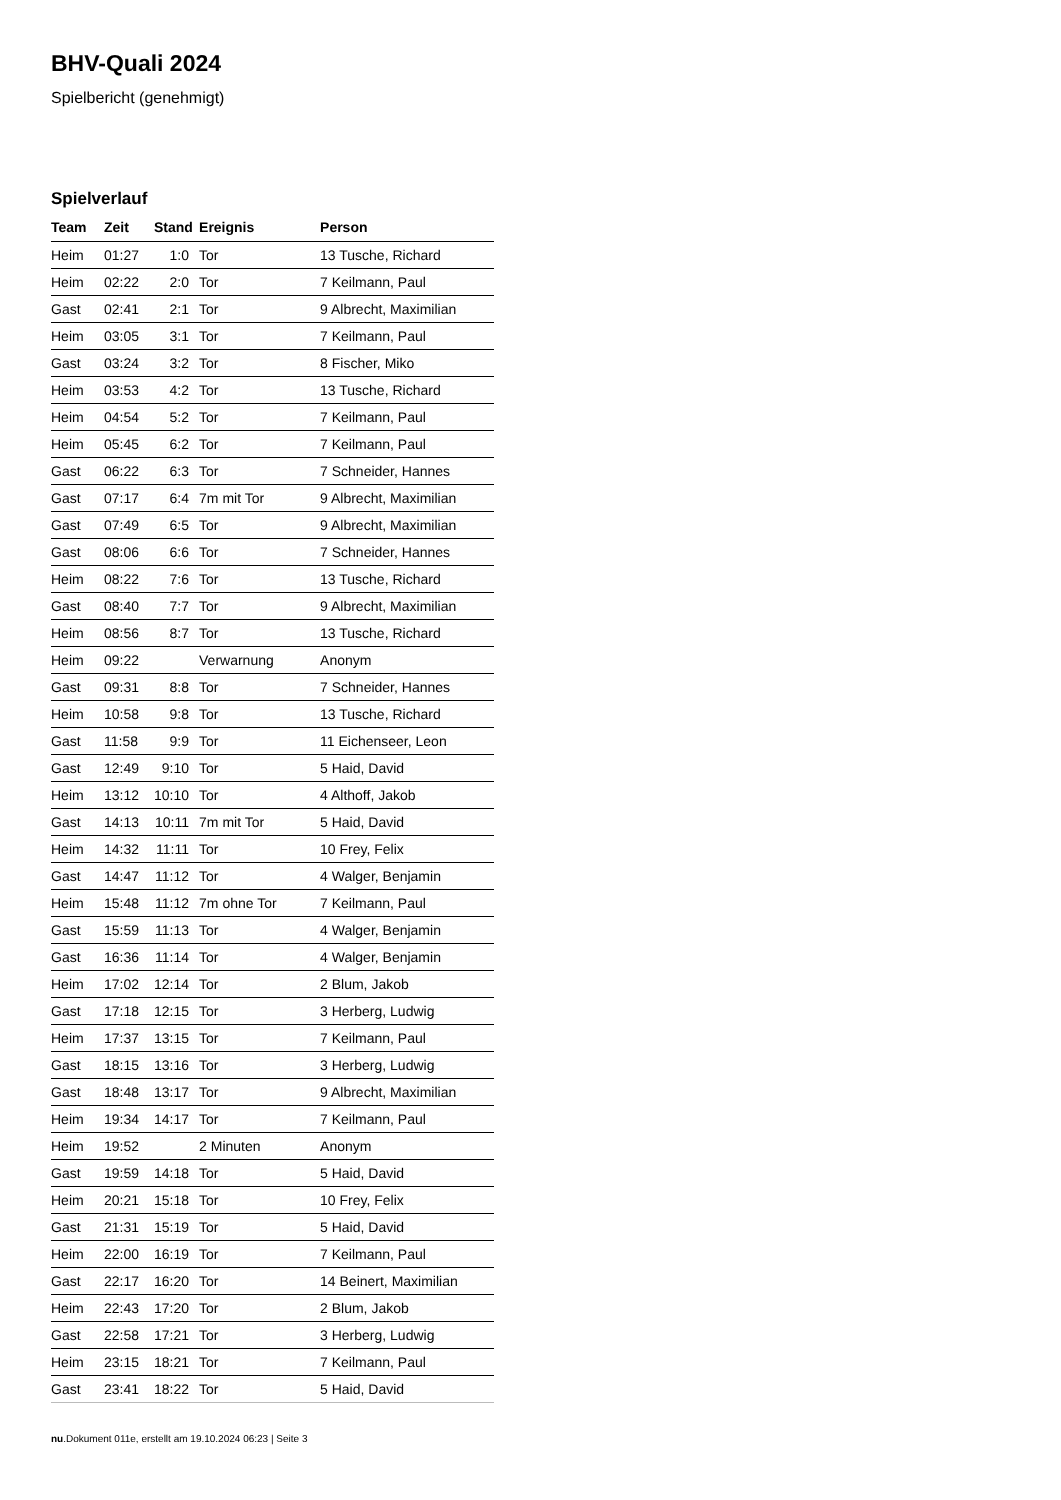BHV-Quali 2024
Spielbericht (genehmigt)
Spielverlauf
| Team | Zeit | Stand | Ereignis | Person |
| --- | --- | --- | --- | --- |
| Heim | 01:27 | 1:0 | Tor | 13 Tusche, Richard |
| Heim | 02:22 | 2:0 | Tor | 7 Keilmann, Paul |
| Gast | 02:41 | 2:1 | Tor | 9 Albrecht, Maximilian |
| Heim | 03:05 | 3:1 | Tor | 7 Keilmann, Paul |
| Gast | 03:24 | 3:2 | Tor | 8 Fischer, Miko |
| Heim | 03:53 | 4:2 | Tor | 13 Tusche, Richard |
| Heim | 04:54 | 5:2 | Tor | 7 Keilmann, Paul |
| Heim | 05:45 | 6:2 | Tor | 7 Keilmann, Paul |
| Gast | 06:22 | 6:3 | Tor | 7 Schneider, Hannes |
| Gast | 07:17 | 6:4 | 7m mit Tor | 9 Albrecht, Maximilian |
| Gast | 07:49 | 6:5 | Tor | 9 Albrecht, Maximilian |
| Gast | 08:06 | 6:6 | Tor | 7 Schneider, Hannes |
| Heim | 08:22 | 7:6 | Tor | 13 Tusche, Richard |
| Gast | 08:40 | 7:7 | Tor | 9 Albrecht, Maximilian |
| Heim | 08:56 | 8:7 | Tor | 13 Tusche, Richard |
| Heim | 09:22 | | Verwarnung | Anonym |
| Gast | 09:31 | 8:8 | Tor | 7 Schneider, Hannes |
| Heim | 10:58 | 9:8 | Tor | 13 Tusche, Richard |
| Gast | 11:58 | 9:9 | Tor | 11 Eichenseer, Leon |
| Gast | 12:49 | 9:10 | Tor | 5 Haid, David |
| Heim | 13:12 | 10:10 | Tor | 4 Althoff, Jakob |
| Gast | 14:13 | 10:11 | 7m mit Tor | 5 Haid, David |
| Heim | 14:32 | 11:11 | Tor | 10 Frey, Felix |
| Gast | 14:47 | 11:12 | Tor | 4 Walger, Benjamin |
| Heim | 15:48 | 11:12 | 7m ohne Tor | 7 Keilmann, Paul |
| Gast | 15:59 | 11:13 | Tor | 4 Walger, Benjamin |
| Gast | 16:36 | 11:14 | Tor | 4 Walger, Benjamin |
| Heim | 17:02 | 12:14 | Tor | 2 Blum, Jakob |
| Gast | 17:18 | 12:15 | Tor | 3 Herberg, Ludwig |
| Heim | 17:37 | 13:15 | Tor | 7 Keilmann, Paul |
| Gast | 18:15 | 13:16 | Tor | 3 Herberg, Ludwig |
| Gast | 18:48 | 13:17 | Tor | 9 Albrecht, Maximilian |
| Heim | 19:34 | 14:17 | Tor | 7 Keilmann, Paul |
| Heim | 19:52 | | 2 Minuten | Anonym |
| Gast | 19:59 | 14:18 | Tor | 5 Haid, David |
| Heim | 20:21 | 15:18 | Tor | 10 Frey, Felix |
| Gast | 21:31 | 15:19 | Tor | 5 Haid, David |
| Heim | 22:00 | 16:19 | Tor | 7 Keilmann, Paul |
| Gast | 22:17 | 16:20 | Tor | 14 Beinert, Maximilian |
| Heim | 22:43 | 17:20 | Tor | 2 Blum, Jakob |
| Gast | 22:58 | 17:21 | Tor | 3 Herberg, Ludwig |
| Heim | 23:15 | 18:21 | Tor | 7 Keilmann, Paul |
| Gast | 23:41 | 18:22 | Tor | 5 Haid, David |
nu.Dokument 011e, erstellt am 19.10.2024 06:23 | Seite 3